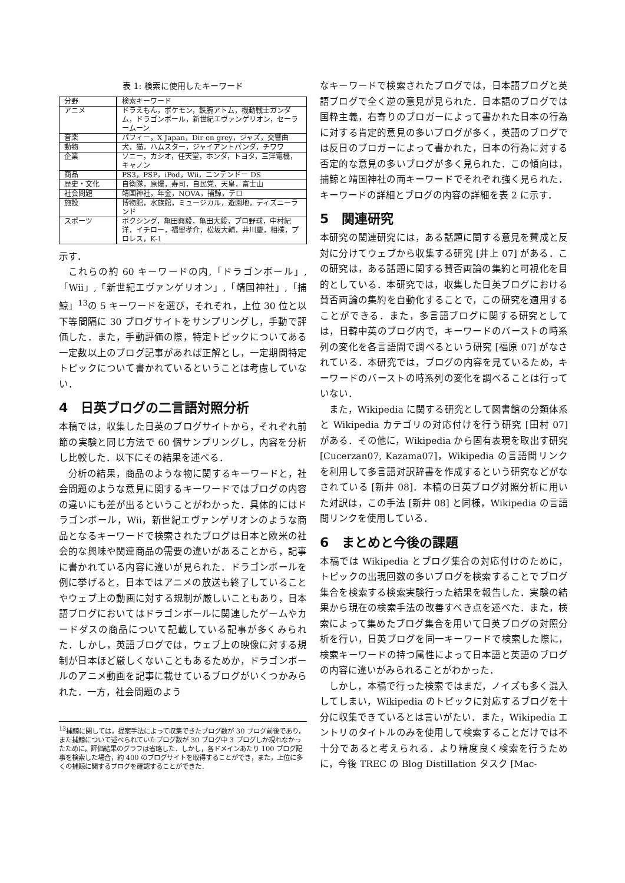表 1: 検索に使用したキーワード
| 分野 | 検索キーワード |
| アニメ | ドラえもん，ポケモン，鉄腕アトム，機動戦士ガンダム，ドラゴンボール，新世紀エヴァンゲリオン，セーラームーン |
| 音楽 | パフィー，X Japan，Dir en grey，ジャズ，交響曲 |
| 動物 | 犬，猫，ハムスター，ジャイアントパンダ，チワワ |
| 企業 | ソニー，カシオ，任天堂，ホンダ，トヨタ，三洋電機，キャノン |
| 商品 | PS3，PSP，iPod，Wii，ニンテンドー DS |
| 歴史・文化 | 自衛隊，原爆，寿司，自民党，天皇，富士山 |
| 社会問題 | 靖国神社，年金，NOVA，捕鯨，テロ |
| 施設 | 博物館，水族館，ミュージカル，遊園地，ディズニーランド |
| スポーツ | ボクシング，亀田興毅，亀田大毅，プロ野球，中村紀洋，イチロー，福留孝介，松坂大輔，井川慶，相撲，プロレス，K-1 |
示す．
これらの約 60 キーワードの内,「ドラゴンボール」,「Wii」,「新世紀エヴァンゲリオン」,「靖国神社」,「捕鯨」<sup>13</sup>の 5 キーワードを選び，それぞれ，上位 30 位と以下等間隔に 30 ブログサイトをサンプリングし，手動で評価した．また，手動評価の際，特定トピックについてある一定数以上のブログ記事があれば正解とし，一定期間特定トピックについて書かれているということは考慮していない．
4　日英ブログの二言語対照分析
本稿では，収集した日英のブログサイトから，それぞれ前節の実験と同じ方法で 60 個サンプリングし，内容を分析し比較した．以下にその結果を述べる．
分析の結果，商品のような物に関するキーワードと，社会問題のような意見に関するキーワードではブログの内容の違いにも差が出るということがわかった．具体的にはドラゴンボール，Wii，新世紀エヴァンゲリオンのような商品となるキーワードで検索されたブログは日本と欧米の社会的な興味や関連商品の需要の違いがあることから，記事に書かれている内容に違いが見られた．ドラゴンボールを例に挙げると，日本ではアニメの放送も終了していることやウェブ上の動画に対する規制が厳しいこともあり，日本語ブログにおいてはドラゴンボールに関連したゲームやカードダスの商品について記載している記事が多くみられた．しかし，英語ブログでは，ウェブ上の映像に対する規制が日本ほど厳しくないこともあるためか，ドラゴンボールのアニメ動画を記事に載せているブログがいくつかみられた．一方，社会問題のよう
<sup>13</sup> 捕鯨に関しては，提案手法によって収集できたブログ数が 30 ブログ前後であり，また捕鯨について述べられていたブログ数が 30 ブログ中 3 ブログしか現れなかったために，評価結果のグラフは省略した．しかし，各ドメインあたり 100 ブログ記事を検索した場合，約 400 のブログサイトを取得することができ，また，上位に多くの捕鯨に関するブログを確認することができた．
なキーワードで検索されたブログでは，日本語ブログと英語ブログで全く逆の意見が見られた．日本語のブログでは国粋主義，右寄りのブロガーによって書かれた日本の行為に対する肯定的意見の多いブログが多く，英語のブログでは反日のブロガーによって書かれた，日本の行為に対する否定的な意見の多いブログが多く見られた．この傾向は，捕鯨と靖国神社の両キーワードでそれぞれ強く見られた．キーワードの詳細とブログの内容の詳細を表 2 に示す．
5　関連研究
本研究の関連研究には，ある話題に関する意見を賛成と反対に分けてウェブから収集する研究 [井上 07] がある．この研究は，ある話題に関する賛否両論の集約と可視化を目的としている．本研究では，収集した日英ブログにおける賛否両論の集約を自動化することで，この研究を適用することができる．また，多言語ブログに関する研究としては，日韓中英のブログ内で，キーワードのバーストの時系列の変化を各言語間で調べるという研究 [福原 07] がなされている．本研究では，ブログの内容を見ているため，キーワードのバーストの時系列の変化を調べることは行っていない．
また，Wikipedia に関する研究として図書館の分類体系と Wikipedia カテゴリの対応付けを行う研究 [田村 07] がある．その他に，Wikipedia から固有表現を取出す研究 [Cucerzan07, Kazama07]，Wikipedia の言語間リンクを利用して多言語対訳辞書を作成するという研究などがなされている [新井 08]．本稿の日英ブログ対照分析に用いた対訳は，この手法 [新井 08] と同様，Wikipedia の言語間リンクを使用している．
6　まとめと今後の課題
本稿では Wikipedia とブログ集合の対応付けのために，トピックの出現回数の多いブログを検索することでブログ集合を検索する検索実験行った結果を報告した．実験の結果から現在の検索手法の改善すべき点を述べた．また，検索によって集めたブログ集合を用いて日英ブログの対照分析を行い，日英ブログを同一キーワードで検索した際に，検索キーワードの持つ属性によって日本語と英語のブログの内容に違いがみられることがわかった．
しかし，本稿で行った検索ではまだ，ノイズも多く混入してしまい，Wikipedia のトピックに対応するブログを十分に収集できているとは言いがたい．また，Wikipedia エントリのタイトルのみを使用して検索することだけでは不十分であると考えられる．より精度良く検索を行うために，今後 TREC の Blog Distillation タスク [Mac-